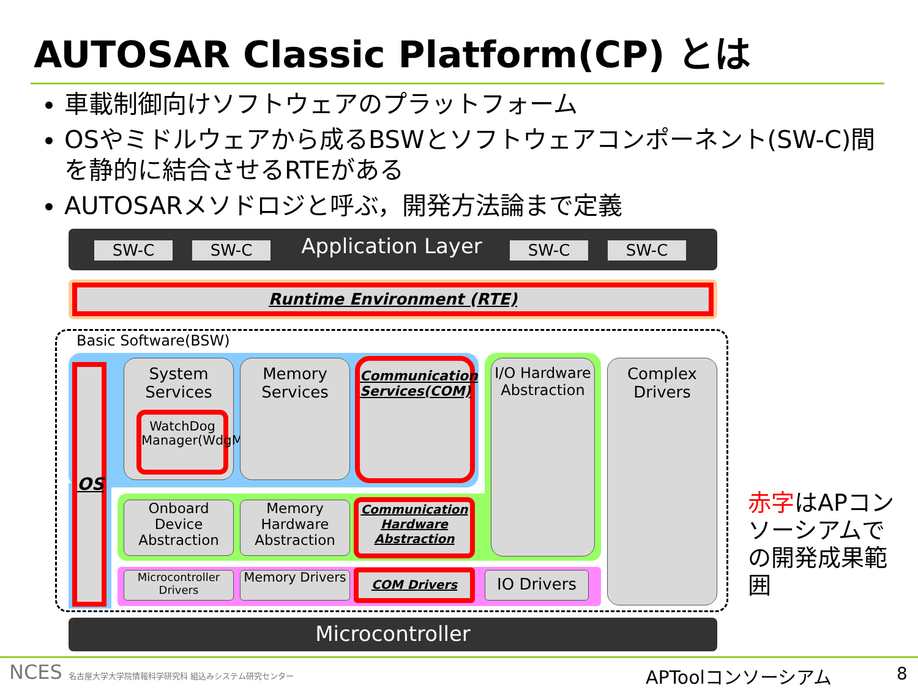AUTOSAR Classic Platform(CP) とは
車載制御向けソフトウェアのプラットフォーム
OSやミドルウェアから成るBSWとソフトウェアコンポーネント(SW-C)間を静的に結合させるRTEがある
AUTOSARメソドロジと呼ぶ，開発方法論まで定義
SW-C SW-C
Application Layer
SW-C SW-C
Runtime Environment (RTE)
Basic Software(BSW)
OS
System Services
WatchDog Manager(WdgM)
Memory Services
Communication Services(COM)
I/O Hardware Abstraction
Complex Drivers
Onboard Device Abstraction
Memory Hardware Abstraction
Communication Hardware Abstraction
Microcontroller Drivers
Memory Drivers COM Drivers IO Drivers
Microcontroller
赤字はAPコンソーシアムでの開発成果範囲
NCES 名古屋大学大学院情報科学研究科 組込みシステム研究センター
APToolコンソーシアム 8